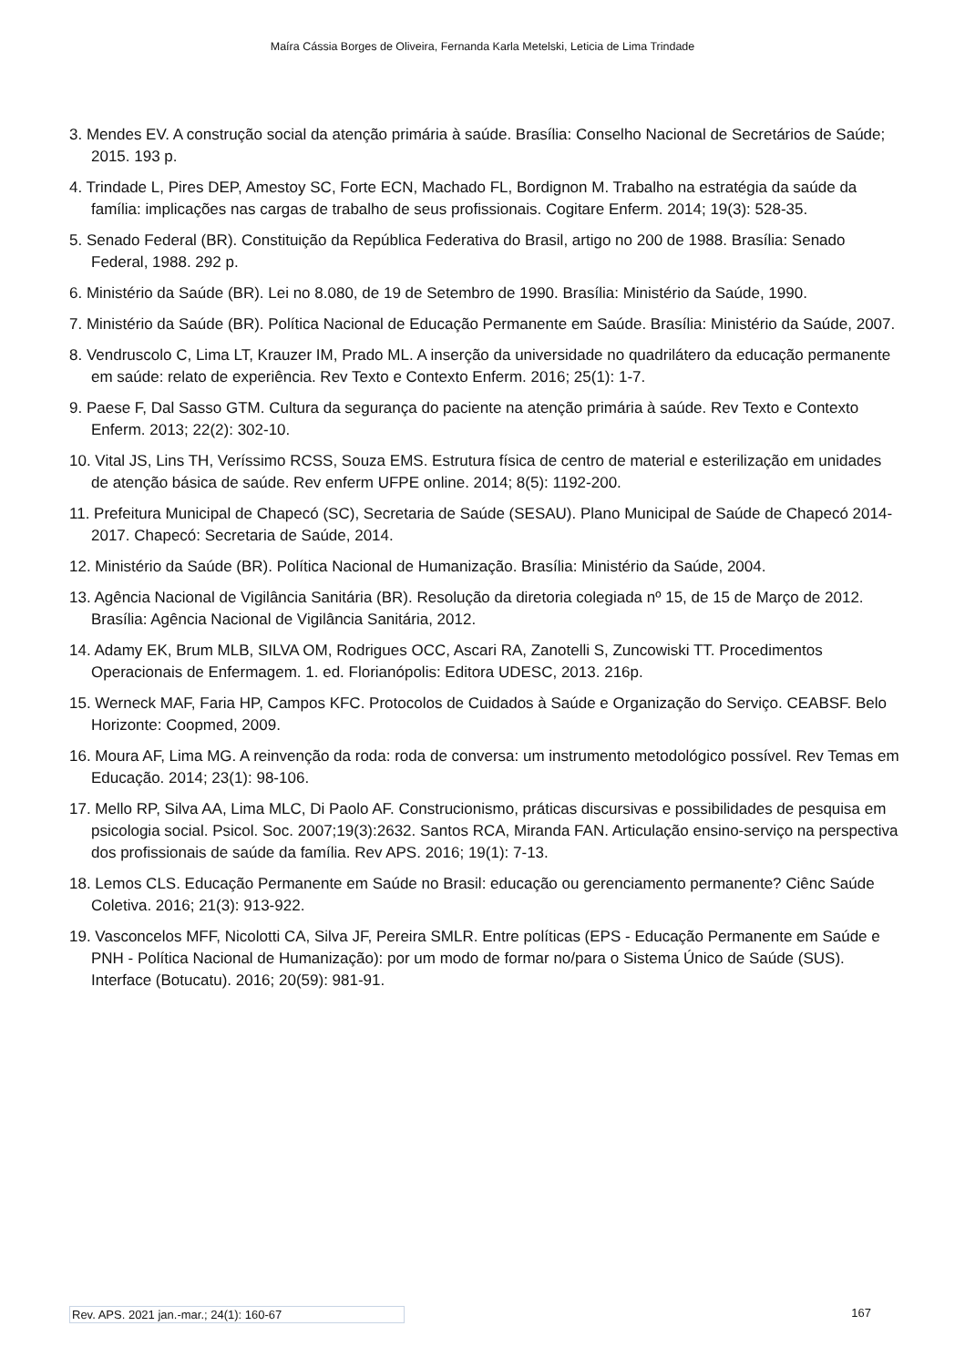Maíra Cássia Borges de Oliveira, Fernanda Karla Metelski, Leticia de Lima Trindade
3. Mendes EV. A construção social da atenção primária à saúde. Brasília: Conselho Nacional de Secretários de Saúde; 2015. 193 p.
4. Trindade L, Pires DEP, Amestoy SC, Forte ECN, Machado FL, Bordignon M. Trabalho na estratégia da saúde da família: implicações nas cargas de trabalho de seus profissionais. Cogitare Enferm. 2014; 19(3): 528-35.
5. Senado Federal (BR). Constituição da República Federativa do Brasil, artigo no 200 de 1988. Brasília: Senado Federal, 1988. 292 p.
6. Ministério da Saúde (BR). Lei no 8.080, de 19 de Setembro de 1990. Brasília: Ministério da Saúde, 1990.
7. Ministério da Saúde (BR). Política Nacional de Educação Permanente em Saúde. Brasília: Ministério da Saúde, 2007.
8. Vendruscolo C, Lima LT, Krauzer IM, Prado ML. A inserção da universidade no quadrilátero da educação permanente em saúde: relato de experiência. Rev Texto e Contexto Enferm. 2016; 25(1): 1-7.
9. Paese F, Dal Sasso GTM. Cultura da segurança do paciente na atenção primária à saúde. Rev Texto e Contexto Enferm. 2013; 22(2): 302-10.
10. Vital JS, Lins TH, Veríssimo RCSS, Souza EMS. Estrutura física de centro de material e esterilização em unidades de atenção básica de saúde. Rev enferm UFPE online. 2014; 8(5): 1192-200.
11. Prefeitura Municipal de Chapecó (SC), Secretaria de Saúde (SESAU). Plano Municipal de Saúde de Chapecó 2014-2017. Chapecó: Secretaria de Saúde, 2014.
12. Ministério da Saúde (BR). Política Nacional de Humanização. Brasília: Ministério da Saúde, 2004.
13. Agência Nacional de Vigilância Sanitária (BR). Resolução da diretoria colegiada nº 15, de 15 de Março de 2012. Brasília: Agência Nacional de Vigilância Sanitária, 2012.
14. Adamy EK, Brum MLB, SILVA OM, Rodrigues OCC, Ascari RA, Zanotelli S, Zuncowiski TT. Procedimentos Operacionais de Enfermagem. 1. ed. Florianópolis: Editora UDESC, 2013. 216p.
15. Werneck MAF, Faria HP, Campos KFC. Protocolos de Cuidados à Saúde e Organização do Serviço. CEABSF. Belo Horizonte: Coopmed, 2009.
16. Moura AF, Lima MG. A reinvenção da roda: roda de conversa: um instrumento metodológico possível. Rev Temas em Educação. 2014; 23(1): 98-106.
17. Mello RP, Silva AA, Lima MLC, Di Paolo AF. Construcionismo, práticas discursivas e possibilidades de pesquisa em psicologia social. Psicol. Soc. 2007;19(3):2632. Santos RCA, Miranda FAN. Articulação ensino-serviço na perspectiva dos profissionais de saúde da família. Rev APS. 2016; 19(1): 7-13.
18. Lemos CLS. Educação Permanente em Saúde no Brasil: educação ou gerenciamento permanente? Ciênc Saúde Coletiva. 2016; 21(3): 913-922.
19. Vasconcelos MFF, Nicolotti CA, Silva JF, Pereira SMLR. Entre políticas (EPS - Educação Permanente em Saúde e PNH - Política Nacional de Humanização): por um modo de formar no/para o Sistema Único de Saúde (SUS). Interface (Botucatu). 2016; 20(59): 981-91.
Rev. APS. 2021 jan.-mar.; 24(1): 160-67 167